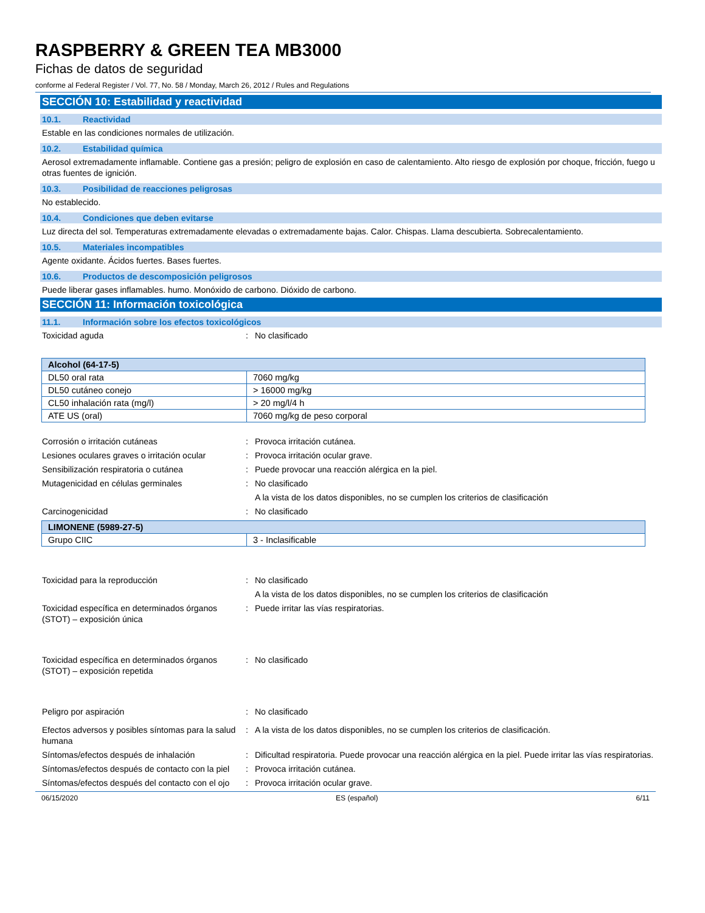RASPBERRY & GREEN TEA MB3000
Fichas de datos de seguridad
conforme al Federal Register / Vol. 77, No. 58 / Monday, March 26, 2012 / Rules and Regulations
SECCIÓN 10: Estabilidad y reactividad
10.1. Reactividad
Estable en las condiciones normales de utilización.
10.2. Estabilidad química
Aerosol extremadamente inflamable. Contiene gas a presión; peligro de explosión en caso de calentamiento. Alto riesgo de explosión por choque, fricción, fuego u otras fuentes de ignición.
10.3. Posibilidad de reacciones peligrosas
No establecido.
10.4. Condiciones que deben evitarse
Luz directa del sol. Temperaturas extremadamente elevadas o extremadamente bajas. Calor. Chispas. Llama descubierta. Sobrecalentamiento.
10.5. Materiales incompatibles
Agente oxidante. Ácidos fuertes. Bases fuertes.
10.6. Productos de descomposición peligrosos
Puede liberar gases inflamables. humo. Monóxido de carbono. Dióxido de carbono.
SECCIÓN 11: Información toxicológica
11.1. Información sobre los efectos toxicológicos
Toxicidad aguda : No clasificado
| Alcohol (64-17-5) | |
| --- | --- |
| DL50 oral rata | 7060 mg/kg |
| DL50 cutáneo conejo | > 16000 mg/kg |
| CL50 inhalación rata (mg/l) | > 20 mg/l/4 h |
| ATE US (oral) | 7060 mg/kg de peso corporal |
Corrosión o irritación cutáneas : Provoca irritación cutánea.
Lesiones oculares graves o irritación ocular
: Provoca irritación ocular grave.
Sensibilización respiratoria o cutánea : Puede provocar una reacción alérgica en la piel.
Mutagenicidad en células germinales : No clasificado
A la vista de los datos disponibles, no se cumplen los criterios de clasificación
Carcinogenicidad : No clasificado
| LIMONENE (5989-27-5) | |
| --- | --- |
| Grupo CIIC | 3 - Inclasificable |
Toxicidad para la reproducción : No clasificado
A la vista de los datos disponibles, no se cumplen los criterios de clasificación
Toxicidad específica en determinados órganos (STOT) – exposición única
: Puede irritar las vías respiratorias.
Toxicidad específica en determinados órganos (STOT) – exposición repetida
: No clasificado
Peligro por aspiración : No clasificado
Efectos adversos y posibles síntomas para la salud humana
: A la vista de los datos disponibles, no se cumplen los criterios de clasificación.
Síntomas/efectos después de inhalación : Dificultad respiratoria. Puede provocar una reacción alérgica en la piel. Puede irritar las vías respiratorias.
Síntomas/efectos después de contacto con la piel
: Provoca irritación cutánea.
Síntomas/efectos después del contacto con el ojo
: Provoca irritación ocular grave.
06/15/2020 ES (español) 6/11